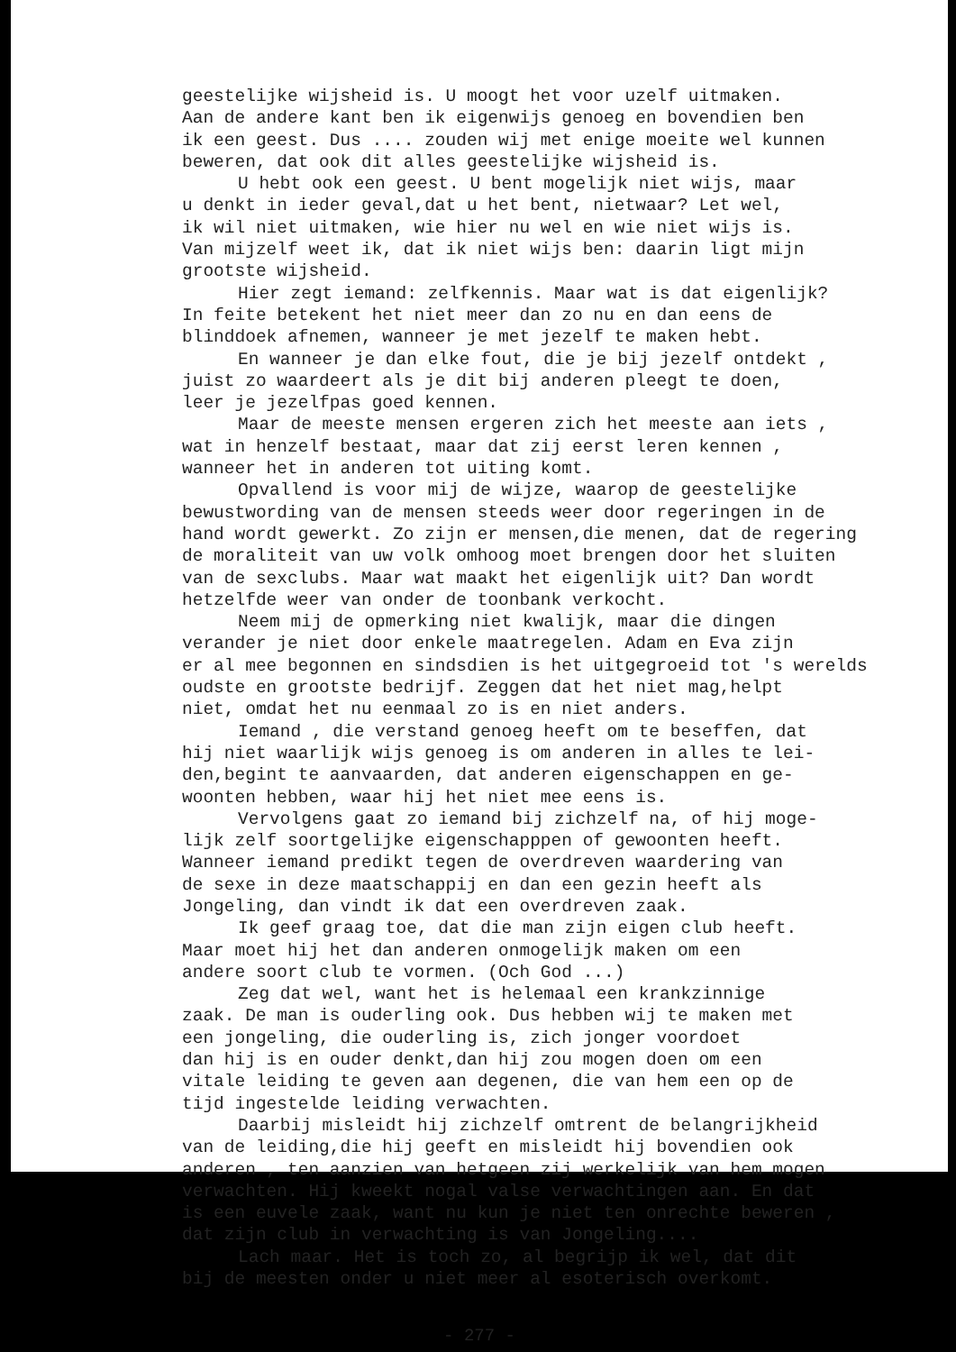geestelijke wijsheid is. U moogt het voor uzelf uitmaken.
Aan de andere kant ben ik eigenwijs genoeg en bovendien ben
ik een geest. Dus .... zouden wij met enige moeite wel kunnen
beweren, dat ook dit alles geestelijke wijsheid is.
U hebt ook een geest. U bent mogelijk niet wijs, maar
u denkt in ieder geval,dat u het bent, nietwaar? Let wel,
ik wil niet uitmaken, wie hier nu wel en wie niet wijs is.
Van mijzelf weet ik, dat ik niet wijs ben: daarin ligt mijn
grootste wijsheid.
Hier zegt iemand: zelfkennis. Maar wat is dat eigenlijk?
In feite betekent het niet meer dan zo nu en dan eens de
blinddoek afnemen, wanneer je met jezelf te maken hebt.
En wanneer je dan elke fout, die je bij jezelf ontdekt ,
juist zo waardeert als je dit bij anderen pleegt te doen,
leer je jezelfpas goed kennen.
Maar de meeste mensen ergeren zich het meeste aan iets ,
wat in henzelf bestaat, maar dat zij eerst leren kennen ,
wanneer het in anderen tot uiting komt.
Opvallend is voor mij de wijze, waarop de geestelijke
bewustwording van de mensen steeds weer door regeringen in de
hand wordt gewerkt. Zo zijn er mensen,die menen, dat de regering
de moraliteit van uw volk omhoog moet brengen door het sluiten
van de sexclubs. Maar wat maakt het eigenlijk uit? Dan wordt
hetzelfde weer van onder de toonbank verkocht.
Neem mij de opmerking niet kwalijk, maar die dingen
verander je niet door enkele maatregelen. Adam en Eva zijn
er al mee begonnen en sindsdien is het uitgegroeid tot 's werelds
oudste en grootste bedrijf. Zeggen dat het niet mag,helpt
niet, omdat het nu eenmaal zo is en niet anders.
Iemand , die verstand genoeg heeft om te beseffen, dat
hij niet waarlijk wijs genoeg is om anderen in alles te lei-
den,begint te aanvaarden, dat anderen eigenschappen en ge-
woonten hebben, waar hij het niet mee eens is.
Vervolgens gaat zo iemand bij zichzelf na, of hij moge-
lijk zelf soortgelijke eigenschapppen of gewoonten heeft.
Wanneer iemand predikt tegen de overdreven waardering van
de sexe in deze maatschappij en dan een gezin heeft als
Jongeling, dan vindt ik dat een overdreven zaak.
Ik geef graag toe, dat die man zijn eigen club heeft.
Maar moet hij het dan anderen onmogelijk maken om een
andere soort club te vormen. (Och God ...)
Zeg dat wel, want het is helemaal een krankzinnige
zaak. De man is ouderling ook. Dus hebben wij te maken met
een jongeling, die ouderling is, zich jonger voordoet
dan hij is en ouder denkt,dan hij zou mogen doen om een
vitale leiding te geven aan degenen, die van hem een op de
tijd ingestelde leiding verwachten.
Daarbij misleidt hij zichzelf omtrent de belangrijkheid
van de leiding,die hij geeft en misleidt hij bovendien ook
anderen , ten aanzien van hetgeen zij werkelijk van hem mogen
verwachten. Hij kweekt nogal valse verwachtingen aan. En dat
is een euvele zaak, want nu kun je niet ten onrechte beweren ,
dat zijn club in verwachting is van Jongeling....
Lach maar. Het is toch zo, al begrijp ik wel, dat dit
bij de meesten onder u niet meer al esoterisch overkomt.
- 277 -